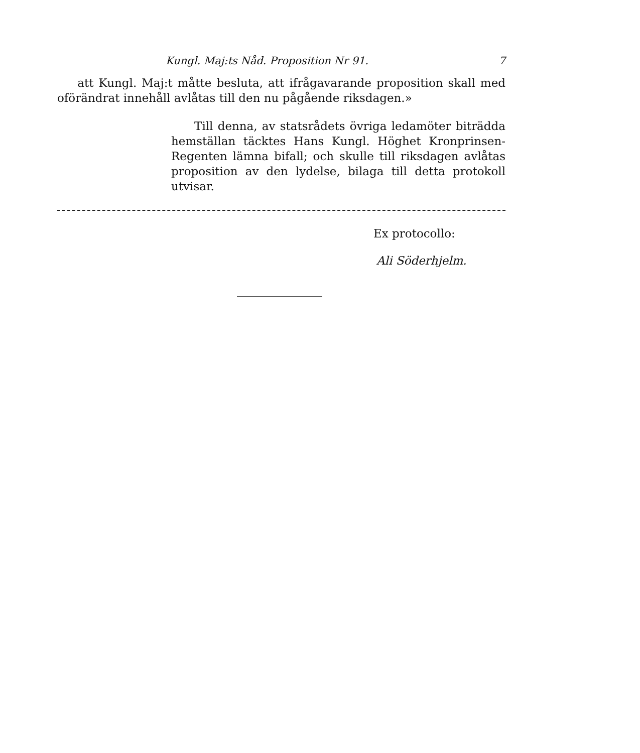Kungl. Maj:ts Nåd. Proposition Nr 91. 7
att Kungl. Maj:t måtte besluta, att ifrågavarande proposition skall med oförändrat innehåll avlåtas till den nu pågående riksdagen.»
Till denna, av statsrådets övriga ledamöter biträdda hemställan täcktes Hans Kungl. Höghet Kronprinsen-Regenten lämna bifall; och skulle till riksdagen avlåtas proposition av den lydelse, bilaga till detta protokoll utvisar.
Ex protocollo:
Ali Söderhjelm.